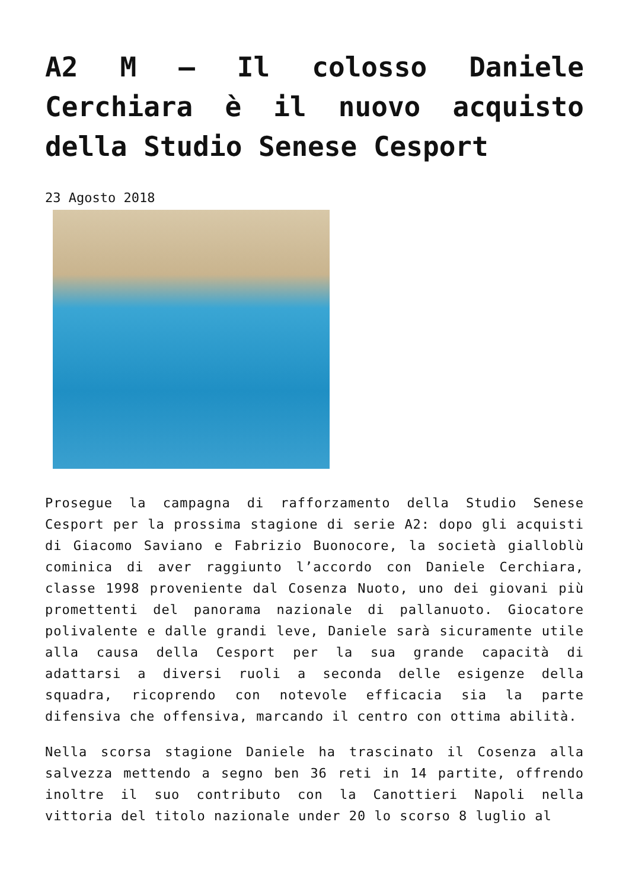A2 M – Il colosso Daniele Cerchiara è il nuovo acquisto della Studio Senese Cesport
23 Agosto 2018
Prosegue la campagna di rafforzamento della Studio Senese Cesport per la prossima stagione di serie A2: dopo gli acquisti di Giacomo Saviano e Fabrizio Buonocore, la società gialloblù cominica di aver raggiunto l’accordo con Daniele Cerchiara, classe 1998 proveniente dal Cosenza Nuoto, uno dei giovani più promettenti del panorama nazionale di pallanuoto. Giocatore polivalente e dalle grandi leve, Daniele sarà sicuramente utile alla causa della Cesport per la sua grande capacità di adattarsi a diversi ruoli a seconda delle esigenze della squadra, ricoprendo con notevole efficacia sia la parte difensiva che offensiva, marcando il centro con ottima abilità.
Nella scorsa stagione Daniele ha trascinato il Cosenza alla salvezza mettendo a segno ben 36 reti in 14 partite, offrendo inoltre il suo contributo con la Canottieri Napoli nella vittoria del titolo nazionale under 20 lo scorso 8 luglio al